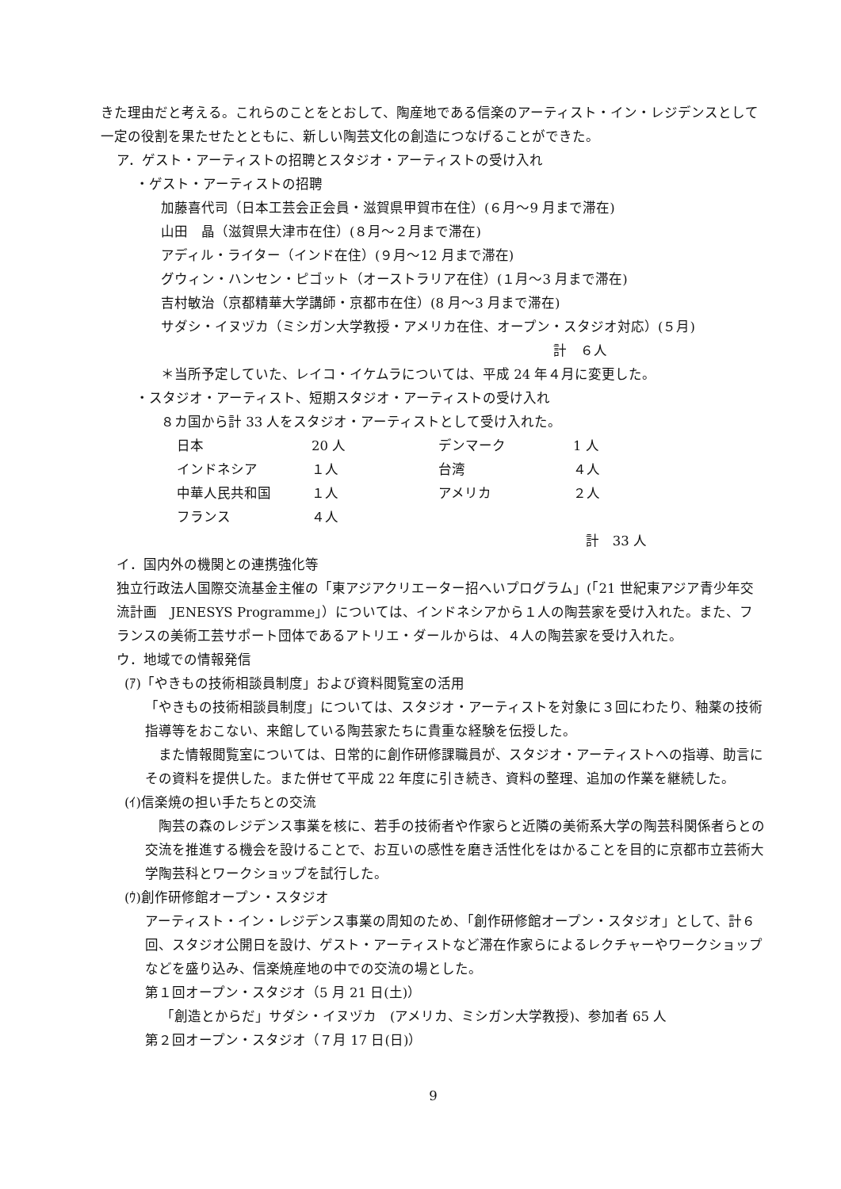きた理由だと考える。これらのことをとおして、陶産地である信楽のアーティスト・イン・レジデンスとして一定の役割を果たせたとともに、新しい陶芸文化の創造につなげることができた。
ア．ゲスト・アーティストの招聘とスタジオ・アーティストの受け入れ
・ゲスト・アーティストの招聘
加藤喜代司（日本工芸会正会員・滋賀県甲賀市在住）(６月〜9 月まで滞在)
山田　晶（滋賀県大津市在住）(８月〜２月まで滞在)
アディル・ライター（インド在住）(９月〜12 月まで滞在)
グウィン・ハンセン・ピゴット（オーストラリア在住）(１月〜3 月まで滞在)
吉村敏治（京都精華大学講師・京都市在住）(8 月〜3 月まで滞在)
サダシ・イヌヅカ（ミシガン大学教授・アメリカ在住、オープン・スタジオ対応）(５月)
計　６人
＊当所予定していた、レイコ・イケムラについては、平成 24 年４月に変更した。
・スタジオ・アーティスト、短期スタジオ・アーティストの受け入れ
８カ国から計 33 人をスタジオ・アーティストとして受け入れた。
| 日本 | 20 人 | デンマーク | 1 人 |
| インドネシア | １人 | 台湾 | ４人 |
| 中華人民共和国 | １人 | アメリカ | ２人 |
| フランス | ４人 | | |
計　33 人
イ．国内外の機関との連携強化等
独立行政法人国際交流基金主催の「東アジアクリエーター招へいプログラム」(「21 世紀東アジア青少年交流計画　JENESYS Programme」）については、インドネシアから１人の陶芸家を受け入れた。また、フランスの美術工芸サポート団体であるアトリエ・ダールからは、４人の陶芸家を受け入れた。
ウ．地域での情報発信
(ｱ)「やきもの技術相談員制度」および資料閲覧室の活用
「やきもの技術相談員制度」については、スタジオ・アーティストを対象に３回にわたり、釉薬の技術指導等をおこない、来館している陶芸家たちに貴重な経験を伝授した。
　また情報閲覧室については、日常的に創作研修課職員が、スタジオ・アーティストへの指導、助言にその資料を提供した。また併せて平成 22 年度に引き続き、資料の整理、追加の作業を継続した。
(ｲ)信楽焼の担い手たちとの交流
　陶芸の森のレジデンス事業を核に、若手の技術者や作家らと近隣の美術系大学の陶芸科関係者らとの交流を推進する機会を設けることで、お互いの感性を磨き活性化をはかることを目的に京都市立芸術大学陶芸科とワークショップを試行した。
(ｳ)創作研修館オープン・スタジオ
アーティスト・イン・レジデンス事業の周知のため、「創作研修館オープン・スタジオ」として、計６回、スタジオ公開日を設け、ゲスト・アーティストなど滞在作家らによるレクチャーやワークショップなどを盛り込み、信楽焼産地の中での交流の場とした。
第１回オープン・スタジオ（5 月 21 日(土)）
「創造とからだ」サダシ・イヌヅカ　(アメリカ、ミシガン大学教授)、参加者 65 人
第２回オープン・スタジオ（７月 17 日(日)）
9